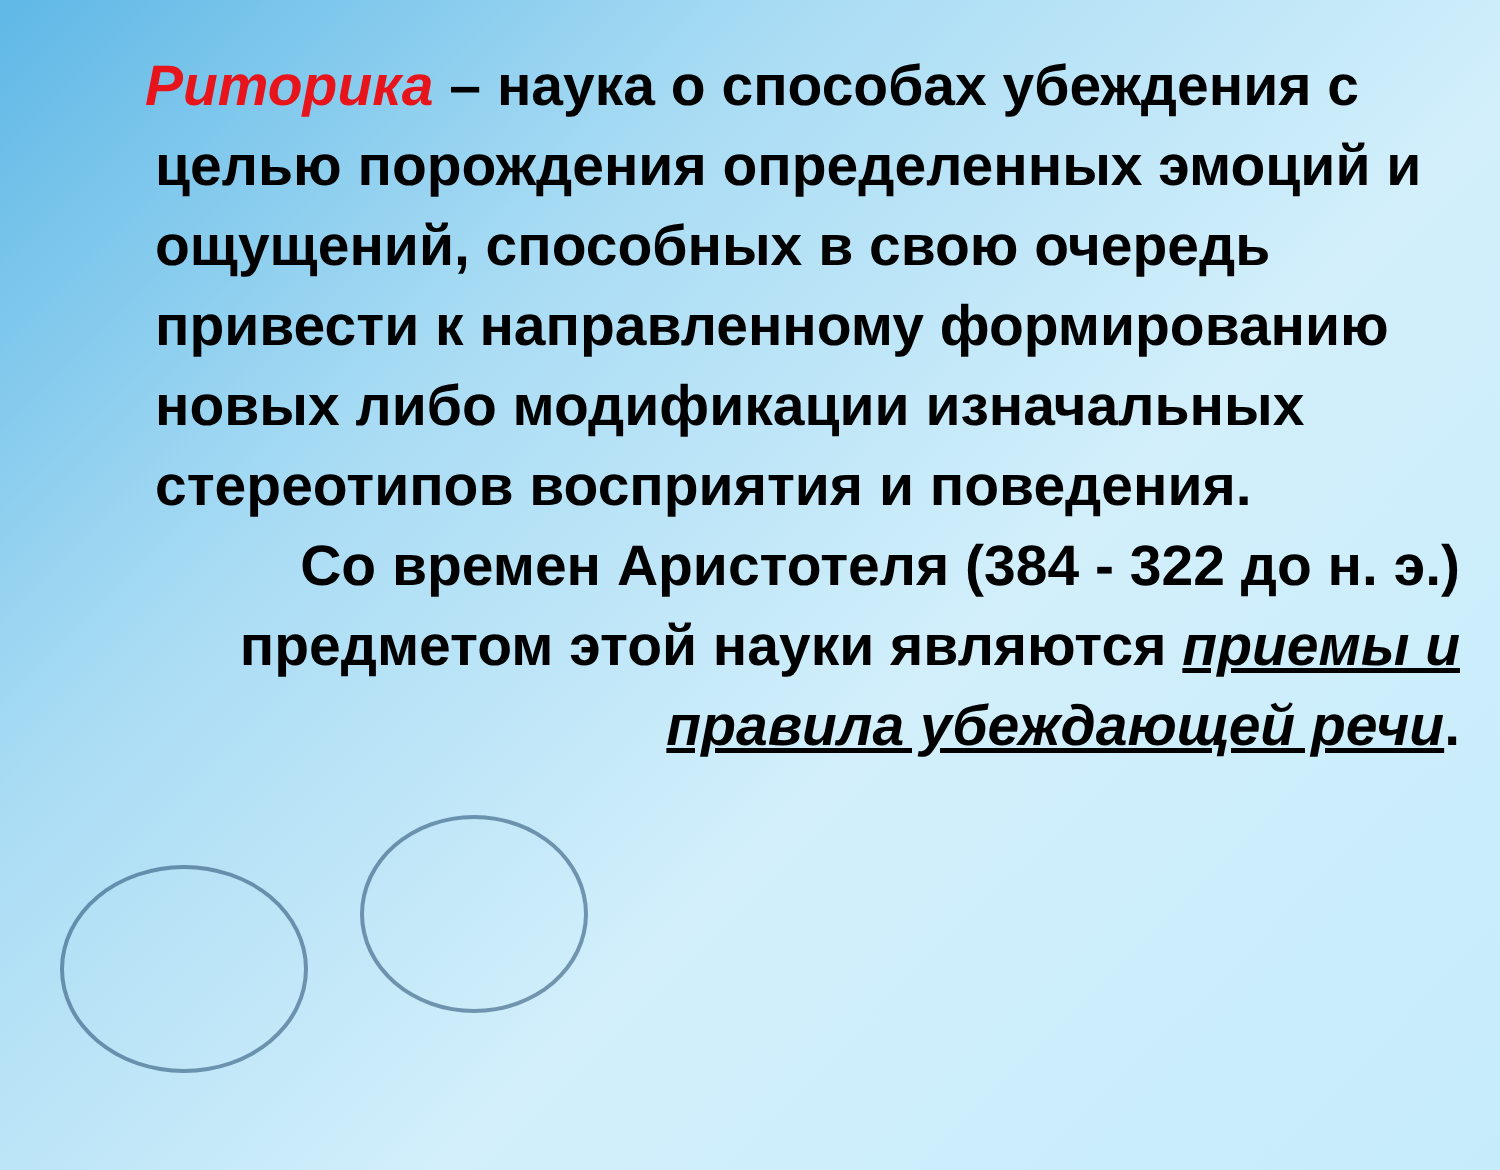Риторика – наука о способах убеждения с целью порождения определенных эмоций и ощущений, способных в свою очередь привести к направленному формированию новых либо модификации изначальных стереотипов восприятия и поведения.
Со времен Аристотеля (384 - 322 до н. э.) предметом этой науки являются приемы и правила убеждающей речи.